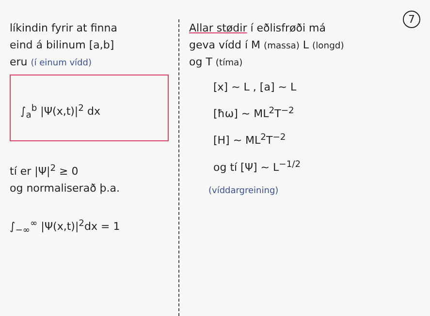7
líkindin fyrir at finna
eind á bilinum [a,b]
eru (í einum vídd)
∫<sub>a</sub><sup>b</sup> |Ψ(x,t)|<sup>2</sup> dx
tí er |Ψ|<sup>2</sup> ≥ 0
og normaliserað þ.a.
∫<sub>−∞</sub><sup>∞</sup> |Ψ(x,t)|<sup>2</sup>dx = 1
Allar stødir í eðlisfrøði má
geva vídd í M (massa) L (longd)
og T (tíma)
[x] ~ L , [a] ~ L
[ħω] ~ ML<sup>2</sup>T<sup>−2</sup>
[H] ~ ML<sup>2</sup>T<sup>−2</sup>
og tí [Ψ] ~ L<sup>−1/2</sup>
(víddargreining)